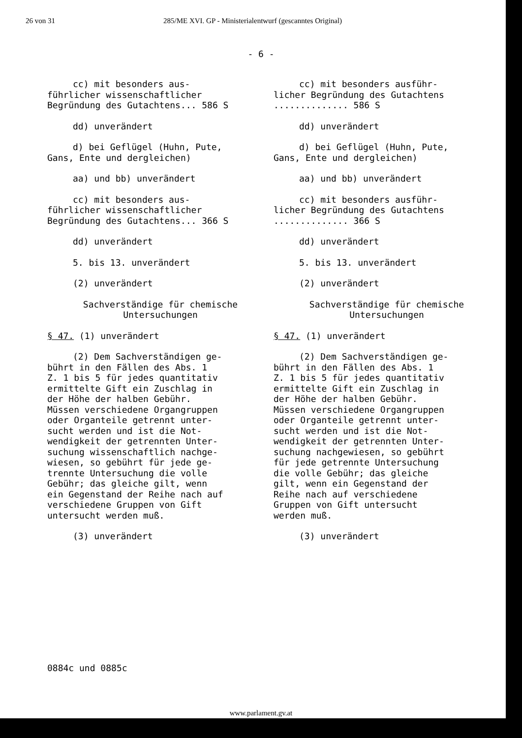26 von 31 285/ME XVI. GP - Ministerialentwurf (gescanntes Original)
- 6 -
cc) mit besonders aus-
führlicher wissenschaftlicher
Begründung des Gutachtens... 586 S
dd) unverändert
d) bei Geflügel (Huhn, Pute,
Gans, Ente und dergleichen)
aa) und bb) unverändert
cc) mit besonders aus-
führlicher wissenschaftlicher
Begründung des Gutachtens... 366 S
dd) unverändert
5. bis 13. unverändert
(2) unverändert
Sachverständige für chemische
Untersuchungen
§ 47. (1) unverändert
(2) Dem Sachverständigen ge-
bührt in den Fällen des Abs. 1
Z. 1 bis 5 für jedes quantitativ
ermittelte Gift ein Zuschlag in
der Höhe der halben Gebühr.
Müssen verschiedene Organgruppen
oder Organteile getrennt unter-
sucht werden und ist die Not-
wendigkeit der getrennten Unter-
suchung wissenschaftlich nachge-
wiesen, so gebührt für jede ge-
trennte Untersuchung die volle
Gebühr; das gleiche gilt, wenn
ein Gegenstand der Reihe nach auf
verschiedene Gruppen von Gift
untersucht werden muß.
(3) unverändert
cc) mit besonders ausführ-
licher Begründung des Gutachtens
.............. 586 S
dd) unverändert
d) bei Geflügel (Huhn, Pute,
Gans, Ente und dergleichen)
aa) und bb) unverändert
cc) mit besonders ausführ-
licher Begründung des Gutachtens
.............. 366 S
dd) unverändert
5. bis 13. unverändert
(2) unverändert
Sachverständige für chemische
Untersuchungen
§ 47. (1) unverändert
(2) Dem Sachverständigen ge-
bührt in den Fällen des Abs. 1
Z. 1 bis 5 für jedes quantitativ
ermittelte Gift ein Zuschlag in
der Höhe der halben Gebühr.
Müssen verschiedene Organgruppen
oder Organteile getrennt unter-
sucht werden und ist die Not-
wendigkeit der getrennten Unter-
suchung nachgewiesen, so gebührt
für jede getrennte Untersuchung
die volle Gebühr; das gleiche
gilt, wenn ein Gegenstand der
Reihe nach auf verschiedene
Gruppen von Gift untersucht
werden muß.
(3) unverändert
0884c und 0885c
www.parlament.gv.at